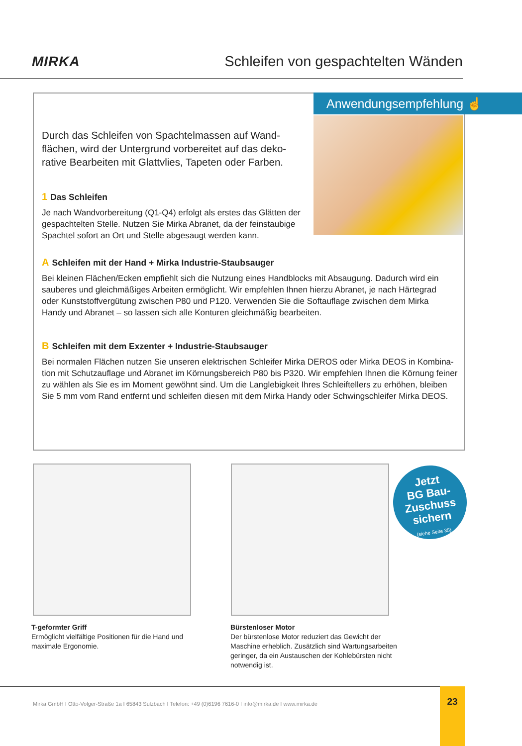MIRKA
Schleifen von gespachtelten Wänden
Anwendungsempfehlung ☝
Durch das Schleifen von Spachtelmassen auf Wand­flächen, wird der Untergrund vorbereitet auf das deko­rative Bearbeiten mit Glattvlies, Tapeten oder Farben.
1 Das Schleifen
Je nach Wandvorbereitung (Q1-Q4) erfolgt als erstes das Glätten der gespachtelten Stelle. Nutzen Sie Mirka Abranet, da der feinstau­bige Spachtel sofort an Ort und Stelle abgesaugt werden kann.
A Schleifen mit der Hand + Mirka Industrie-Staubsauger
Bei kleinen Flächen/Ecken empfiehlt sich die Nutzung eines Handblocks mit Absaugung. Dadurch wird ein sauberes und gleichmäßiges Arbeiten ermöglicht. Wir empfehlen Ihnen hierzu Abranet, je nach Härtegrad oder Kunststoffvergütung zwischen P80 und P120. Verwenden Sie die Softauflage zwischen dem Mirka Handy und Abranet – so lassen sich alle Konturen gleichmäßig bearbeiten.
B Schleifen mit dem Exzenter + Industrie-Staubsauger
Bei normalen Flächen nutzen Sie unseren elektrischen Schleifer Mirka DEROS oder Mirka DEOS in Kombina­tion mit Schutzauflage und Abranet im Körnungsbereich P80 bis P320. Wir empfehlen Ihnen die Körnung feiner zu wählen als Sie es im Moment gewöhnt sind. Um die Langlebigkeit Ihres Schleiftellers zu erhöhen, bleiben Sie 5 mm vom Rand entfernt und schleifen diesen mit dem Mirka Handy oder Schwingschleifer Mirka DEOS.
Jetzt
BG Bau-
Zuschuss
sichern
(siehe Seite 35)
T-geformter Griff
Ermöglicht vielfältige Positionen für die Hand und maximale Ergonomie.
Bürstenloser Motor
Der bürstenlose Motor reduziert das Gewicht der Maschine erheblich. Zusätzlich sind Wartungsar­beiten geringer, da ein Austauschen der Kohle­bürsten nicht notwendig ist.
Mirka GmbH I Otto-Volger-Straße 1a I 65843 Sulzbach I Telefon: +49 (0)6196 7616-0 I info@mirka.de I www.mirka.de 23